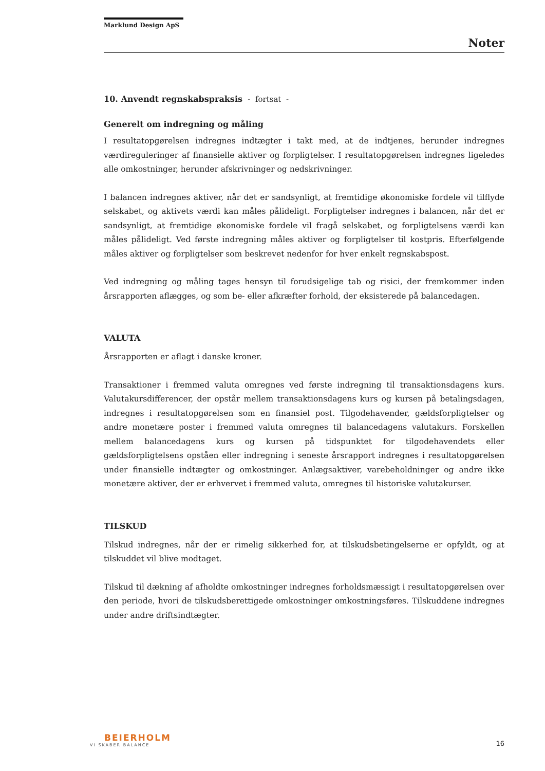Marklund Design ApS
Noter
10. Anvendt regnskabspraksis - fortsat -
Generelt om indregning og måling
I resultatopgørelsen indregnes indtægter i takt med, at de indtjenes, herunder indregnes værdireguleringer af finansielle aktiver og forpligtelser. I resultatopgørelsen indregnes ligeledes alle omkostninger, herunder afskrivninger og nedskrivninger.
I balancen indregnes aktiver, når det er sandsynligt, at fremtidige økonomiske fordele vil tilflyde selskabet, og aktivets værdi kan måles pålideligt. Forpligtelser indregnes i balancen, når det er sandsynligt, at fremtidige økonomiske fordele vil fragå selskabet, og forpligtelsens værdi kan måles pålideligt. Ved første indregning måles aktiver og forpligtelser til kostpris. Efterfølgende måles aktiver og forpligtelser som beskrevet nedenfor for hver enkelt regnskabspost.
Ved indregning og måling tages hensyn til forudsigelige tab og risici, der fremkommer inden årsrapporten aflægges, og som be- eller afkræfter forhold, der eksisterede på balancedagen.
VALUTA
Årsrapporten er aflagt i danske kroner.
Transaktioner i fremmed valuta omregnes ved første indregning til transaktionsdagens kurs. Valutakursdifferencer, der opstår mellem transaktionsdagens kurs og kursen på betalingsdagen, indregnes i resultatopgørelsen som en finansiel post. Tilgodehavender, gældsforpligtelser og andre monetære poster i fremmed valuta omregnes til balancedagens valutakurs. Forskellen mellem balancedagens kurs og kursen på tidspunktet for tilgodehavendets eller gældsforpligtelsens opståen eller indregning i seneste årsrapport indregnes i resultatopgørelsen under finansielle indtægter og omkostninger. Anlægsaktiver, varebeholdninger og andre ikke monetære aktiver, der er erhvervet i fremmed valuta, omregnes til historiske valutakurser.
TILSKUD
Tilskud indregnes, når der er rimelig sikkerhed for, at tilskudsbetingelserne er opfyldt, og at tilskuddet vil blive modtaget.
Tilskud til dækning af afholdte omkostninger indregnes forholdsmæssigt i resultatopgørelsen over den periode, hvori de tilskudsberettigede omkostninger omkostningsføres. Tilskuddene indregnes under andre driftsindtægter.
BEIERHOLM
VI SKABER BALANCE
16